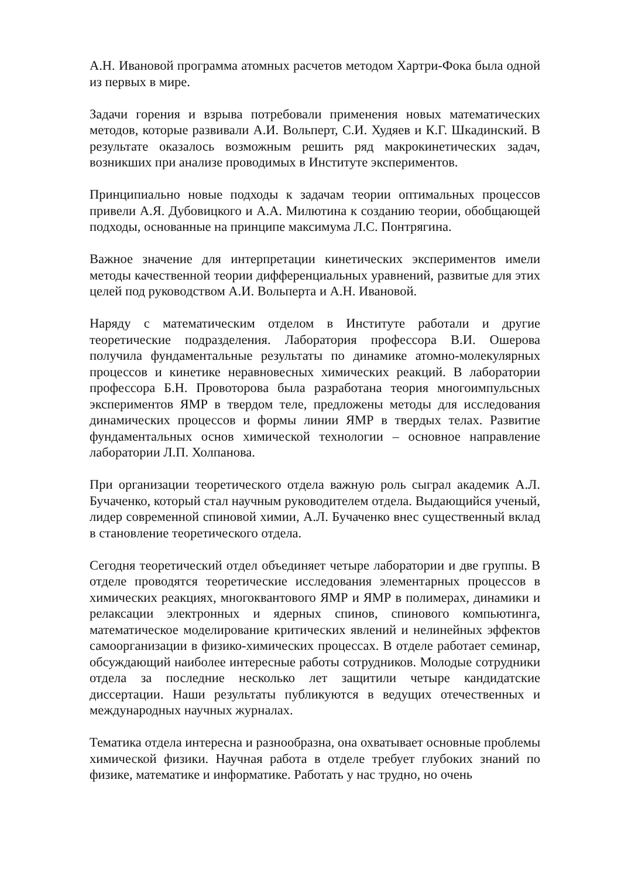А.Н. Ивановой программа атомных расчетов методом Хартри-Фока была одной из первых в мире.
Задачи горения и взрыва потребовали применения новых математических методов, которые развивали А.И. Вольперт, С.И. Худяев и К.Г. Шкадинский. В результате оказалось возможным решить ряд макрокинетических задач, возникших при анализе проводимых в Институте экспериментов.
Принципиально новые подходы к задачам теории оптимальных процессов привели А.Я. Дубовицкого и А.А. Милютина к созданию теории, обобщающей подходы, основанные на принципе максимума Л.С. Понтрягина.
Важное значение для интерпретации кинетических экспериментов имели методы качественной теории дифференциальных уравнений, развитые для этих целей под руководством А.И. Вольперта и А.Н. Ивановой.
Наряду с математическим отделом в Институте работали и другие теоретические подразделения. Лаборатория профессора В.И. Ошерова получила фундаментальные результаты по динамике атомно-молекулярных процессов и кинетике неравновесных химических реакций. В лаборатории профессора Б.Н. Провоторова была разработана теория многоимпульсных экспериментов ЯМР в твердом теле, предложены методы для исследования динамических процессов и формы линии ЯМР в твердых телах. Развитие фундаментальных основ химической технологии – основное направление лаборатории Л.П. Холпанова.
При организации теоретического отдела важную роль сыграл академик А.Л. Бучаченко, который стал научным руководителем отдела. Выдающийся ученый, лидер современной спиновой химии, А.Л. Бучаченко внес существенный вклад в становление теоретического отдела.
Сегодня теоретический отдел объединяет четыре лаборатории и две группы. В отделе проводятся теоретические исследования элементарных процессов в химических реакциях, многоквантового ЯМР и ЯМР в полимерах, динамики и релаксации электронных и ядерных спинов, спинового компьютинга, математическое моделирование критических явлений и нелинейных эффектов самоорганизации в физико-химических процессах. В отделе работает семинар, обсуждающий наиболее интересные работы сотрудников. Молодые сотрудники отдела за последние несколько лет защитили четыре кандидатские диссертации. Наши результаты публикуются в ведущих отечественных и международных научных журналах.
Тематика отдела интересна и разнообразна, она охватывает основные проблемы химической физики. Научная работа в отделе требует глубоких знаний по физике, математике и информатике. Работать у нас трудно, но очень